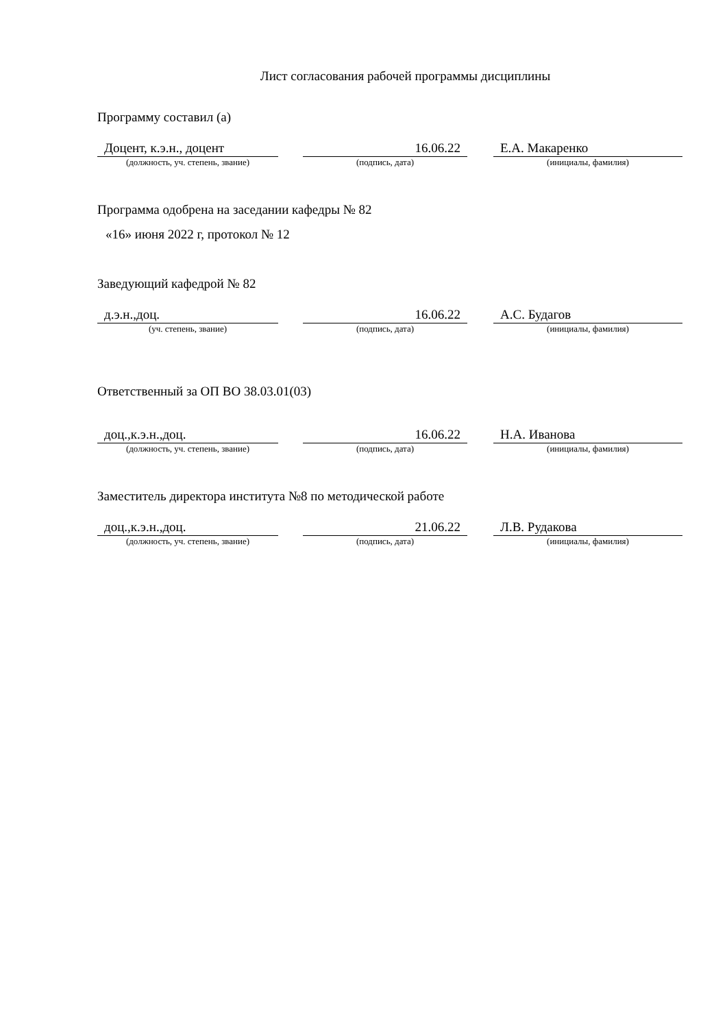Лист согласования рабочей программы дисциплины
Программу составил (а)
Доцент, к.э.н., доцент
(должность, уч. степень, звание)
16.06.22
(подпись, дата)
Е.А. Макаренко
(инициалы, фамилия)
Программа одобрена на заседании кафедры № 82
«16» июня 2022 г, протокол № 12
Заведующий кафедрой № 82
д.э.н.,доц.
(уч. степень, звание)
16.06.22
(подпись, дата)
А.С. Будагов
(инициалы, фамилия)
Ответственный за ОП ВО 38.03.01(03)
доц.,к.э.н.,доц.
(должность, уч. степень, звание)
16.06.22
(подпись, дата)
Н.А. Иванова
(инициалы, фамилия)
Заместитель директора института №8 по методической работе
доц.,к.э.н.,доц.
(должность, уч. степень, звание)
21.06.22
(подпись, дата)
Л.В. Рудакова
(инициалы, фамилия)